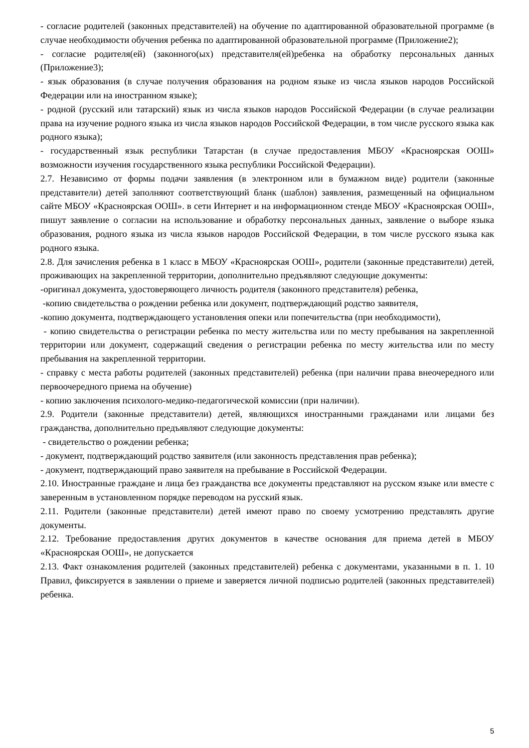- согласие родителей (законных представителей) на обучение по адаптированной образовательной программе (в случае необходимости обучения ребенка по адаптированной образовательной программе (Приложение2);
- согласие родителя(ей) (законного(ых) представителя(ей)ребенка на обработку персональных данных (Приложение3);
- язык образования (в случае получения образования на родном языке из числа языков народов Российской Федерации или на иностранном языке);
- родной (русский или татарский) язык из числа языков народов Российской Федерации (в случае реализации права на изучение родного языка из числа языков народов Российской Федерации, в том числе русского языка как родного языка);
- государственный язык республики Татарстан (в случае предоставления МБОУ «Красноярская ООШ» возможности изучения государственного языка республики Российской Федерации).
2.7. Независимо от формы подачи заявления (в электронном или в бумажном виде) родители (законные представители) детей заполняют соответствующий бланк (шаблон) заявления, размещенный на официальном сайте МБОУ «Красноярская ООШ». в сети Интернет и на информационном стенде МБОУ «Красноярская ООШ», пишут заявление о согласии на использование и обработку персональных данных, заявление о выборе языка образования, родного языка из числа языков народов Российской Федерации, в том числе русского языка как родного языка.
2.8. Для зачисления ребенка в 1 класс в МБОУ «Красноярская ООШ», родители (законные представители) детей, проживающих на закрепленной территории, дополнительно предъявляют следующие документы:
-оригинал документа, удостоверяющего личность родителя (законного представителя) ребенка,
-копию свидетельства о рождении ребенка или документ, подтверждающий родство заявителя,
-копию документа, подтверждающего установления опеки или попечительства (при необходимости),
- копию свидетельства о регистрации ребенка по месту жительства или по месту пребывания на закрепленной территории или документ, содержащий сведения о регистрации ребенка по месту жительства или по месту пребывания на закрепленной территории.
- справку с места работы родителей (законных представителей) ребенка (при наличии права внеочередного или первоочередного приема на обучение)
- копию заключения психолого-медико-педагогической комиссии (при наличии).
2.9. Родители (законные представители) детей, являющихся иностранными гражданами или лицами без гражданства, дополнительно предъявляют следующие документы:
- свидетельство о рождении ребенка;
- документ, подтверждающий родство заявителя (или законность представления прав ребенка);
- документ, подтверждающий право заявителя на пребывание в Российской Федерации.
2.10. Иностранные граждане и лица без гражданства все документы представляют на русском языке или вместе с заверенным в установленном порядке переводом на русский язык.
2.11. Родители (законные представители) детей имеют право по своему усмотрению представлять другие документы.
2.12. Требование предоставления других документов в качестве основания для приема детей в МБОУ «Красноярская ООШ», не допускается
2.13. Факт ознакомления родителей (законных представителей) ребенка с документами, указанными в п. 1. 10 Правил, фиксируется в заявлении о приеме и заверяется личной подписью родителей (законных представителей) ребенка.
5